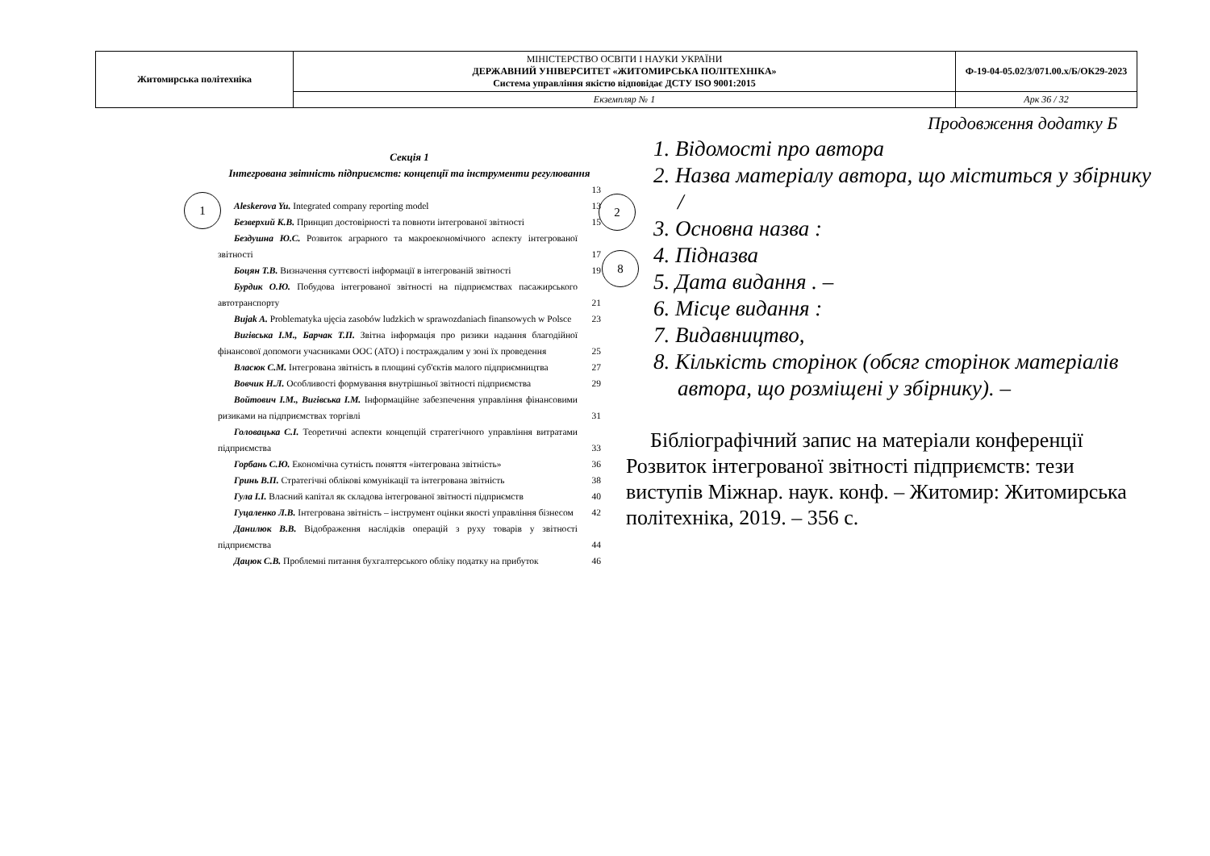| Житомирська політехніка | МІНІСТЕРСТВО ОСВІТИ І НАУКИ УКРАЇНИ ДЕРЖАВНИЙ УНІВЕРСИТЕТ «ЖИТОМИРСЬКА ПОЛІТЕХНІКА» Система управління якістю відповідає ДСТУ ISO 9001:2015 | Ф-19-04-05.02/3/071.00.х/Б/ОК29-2023 |
| | Екземпляр № 1 | Арк 36 / 32 |
Продовження додатку Б
1 2
8
Секція 1
Інтегрована звітність підприємств: концепції та інструменти регулювання
13
Aleskerova Yu. Integrated company reporting model 13
Безверхий К.В. Принцип достовірності та повноти інтегрованої звітності 15
Бездушна Ю.С. Розвиток аграрного та макроекономічного аспекту інтегрованої звітності 17
Боцян Т.В. Визначення суттєвості інформації в інтегрованій звітності 19
Бурдик О.Ю. Побудова інтегрованої звітності на підприємствах пасажирського автотранспорту 21
Bujak A. Problematyka ujęcia zasobów ludzkich w sprawozdaniach finansowych w Polsce 23
Вигівська І.М., Барчак Т.П. Звітна інформація про ризики надання благодійної фінансової допомоги учасниками ООС (АТО) і постраждалим у зоні їх проведення 25
Власюк С.М. Інтегрована звітність в площині суб'єктів малого підприємництва 27
Вовчик Н.Л. Особливості формування внутрішньої звітності підприємства 29
Войтович І.М., Вигівська І.М. Інформаційне забезпечення управління фінансовими ризиками на підприємствах торгівлі 31
Головацька С.І. Теоретичні аспекти концепцій стратегічного управління витратами підприємства 33
Горбань С.Ю. Економічна сутність поняття «інтегрована звітність» 36
Гринь В.П. Стратегічні облікові комунікації та інтегрована звітність 38
Гула І.І. Власний капітал як складова інтегрованої звітності підприємств 40
Гуцаленко Л.В. Інтегрована звітність – інструмент оцінки якості управління бізнесом 42
Данилюк В.В. Відображення наслідків операцій з руху товарів у звітності підприємства 44
Дацюк С.В. Проблемні питання бухгалтерського обліку податку на прибуток 46
1. Відомості про автора
2. Назва матеріалу автора, що міститься у збірнику /
3. Основна назва :
4. Підназва
5. Дата видання . –
6. Місце видання :
7. Видавництво,
8. Кількість сторінок (обсяг сторінок матеріалів автора, що розміщені у збірнику). –
Бібліографічний запис на матеріали конференції Розвиток інтегрованої звітності підприємств: тези виступів Міжнар. наук. конф. – Житомир: Житомирська політехніка, 2019. – 356 с.